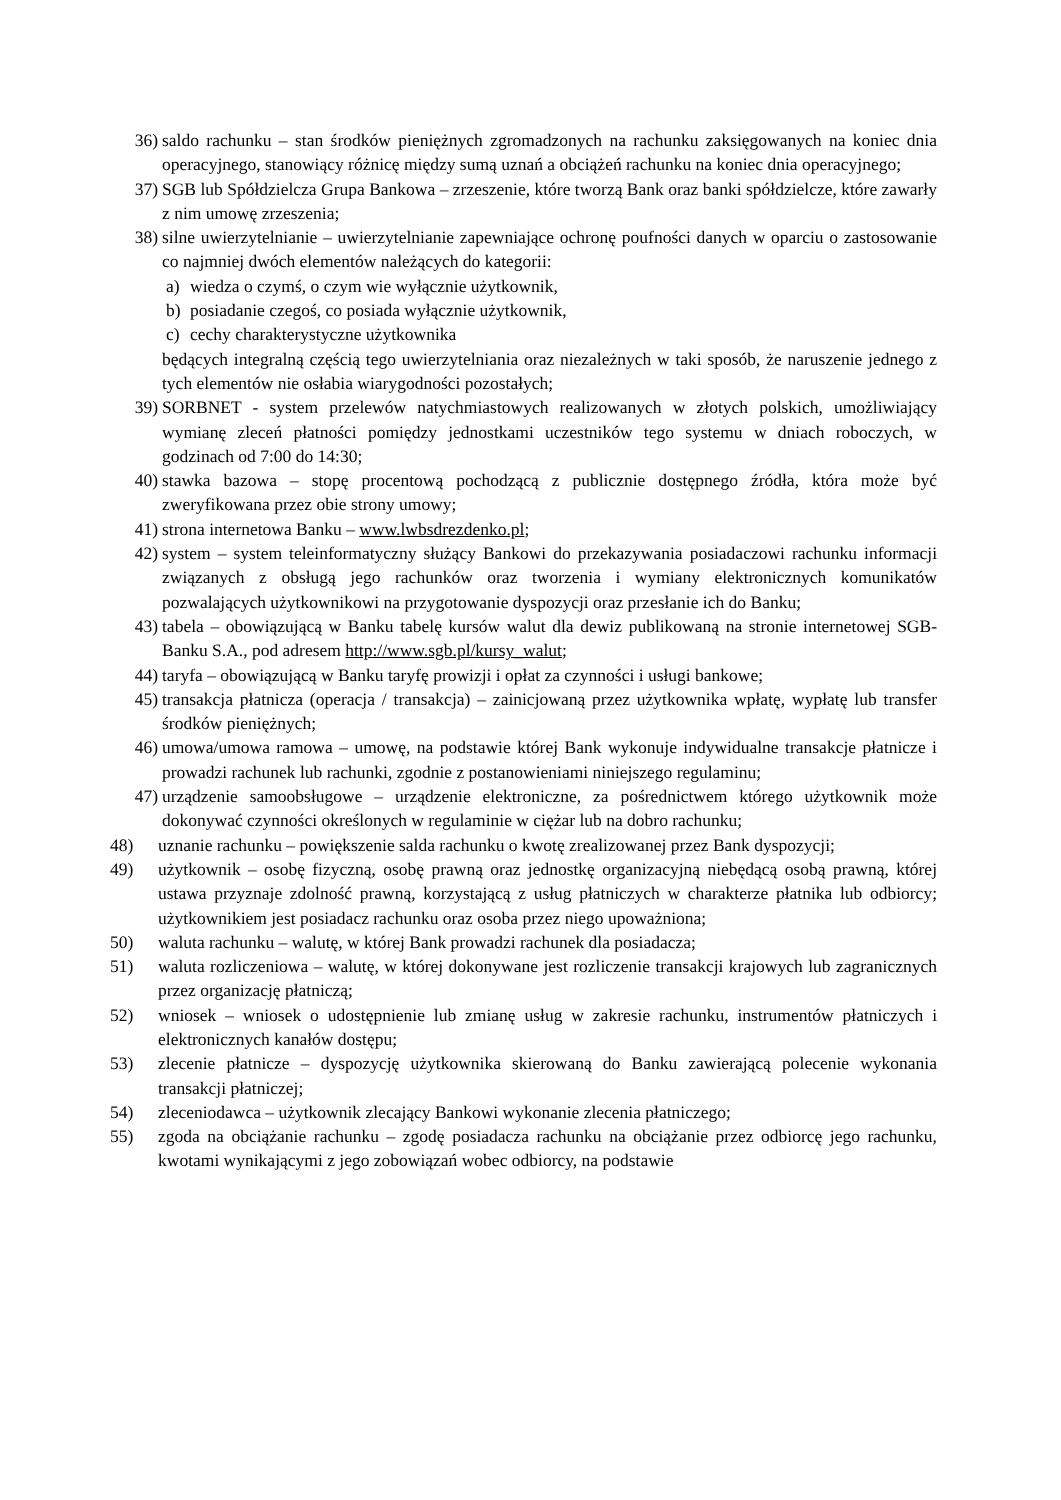36) saldo rachunku – stan środków pieniężnych zgromadzonych na rachunku zaksięgowanych na koniec dnia operacyjnego, stanowiący różnicę między sumą uznań a obciążeń rachunku na koniec dnia operacyjnego;
37) SGB lub Spółdzielcza Grupa Bankowa – zrzeszenie, które tworzą Bank oraz banki spółdzielcze, które zawarły z nim umowę zrzeszenia;
38) silne uwierzytelnianie – uwierzytelnianie zapewniające ochronę poufności danych w oparciu o zastosowanie co najmniej dwóch elementów należących do kategorii:
a) wiedza o czymś, o czym wie wyłącznie użytkownik,
b) posiadanie czegoś, co posiada wyłącznie użytkownik,
c) cechy charakterystyczne użytkownika
będących integralną częścią tego uwierzytelniania oraz niezależnych w taki sposób, że naruszenie jednego z tych elementów nie osłabia wiarygodności pozostałych;
39) SORBNET - system przelewów natychmiastowych realizowanych w złotych polskich, umożliwiający wymianę zleceń płatności pomiędzy jednostkami uczestników tego systemu w dniach roboczych, w godzinach od 7:00 do 14:30;
40) stawka bazowa – stopę procentową pochodzącą z publicznie dostępnego źródła, która może być zweryfikowana przez obie strony umowy;
41) strona internetowa Banku – www.lwbsdrezdenko.pl;
42) system – system teleinformatyczny służący Bankowi do przekazywania posiadaczowi rachunku informacji związanych z obsługą jego rachunków oraz tworzenia i wymiany elektronicznych komunikatów pozwalających użytkownikowi na przygotowanie dyspozycji oraz przesłanie ich do Banku;
43) tabela – obowiązującą w Banku tabelę kursów walut dla dewiz publikowaną na stronie internetowej SGB-Banku S.A., pod adresem http://www.sgb.pl/kursy_walut;
44) taryfa – obowiązującą w Banku taryfę prowizji i opłat za czynności i usługi bankowe;
45) transakcja płatnicza (operacja / transakcja) – zainicjowaną przez użytkownika wpłatę, wypłatę lub transfer środków pieniężnych;
46) umowa/umowa ramowa – umowę, na podstawie której Bank wykonuje indywidualne transakcje płatnicze i prowadzi rachunek lub rachunki, zgodnie z postanowieniami niniejszego regulaminu;
47) urządzenie samoobsługowe – urządzenie elektroniczne, za pośrednictwem którego użytkownik może dokonywać czynności określonych w regulaminie w ciężar lub na dobro rachunku;
48) uznanie rachunku – powiększenie salda rachunku o kwotę zrealizowanej przez Bank dyspozycji;
49) użytkownik – osobę fizyczną, osobę prawną oraz jednostkę organizacyjną niebędącą osobą prawną, której ustawa przyznaje zdolność prawną, korzystającą z usług płatniczych w charakterze płatnika lub odbiorcy; użytkownikiem jest posiadacz rachunku oraz osoba przez niego upoważniona;
50) waluta rachunku – walutę, w której Bank prowadzi rachunek dla posiadacza;
51) waluta rozliczeniowa – walutę, w której dokonywane jest rozliczenie transakcji krajowych lub zagranicznych przez organizację płatniczą;
52) wniosek – wniosek o udostępnienie lub zmianę usług w zakresie rachunku, instrumentów płatniczych i elektronicznych kanałów dostępu;
53) zlecenie płatnicze – dyspozycję użytkownika skierowaną do Banku zawierającą polecenie wykonania transakcji płatniczej;
54) zleceniodawca – użytkownik zlecający Bankowi wykonanie zlecenia płatniczego;
55) zgoda na obciążanie rachunku – zgodę posiadacza rachunku na obciążanie przez odbiorcę jego rachunku, kwotami wynikającymi z jego zobowiązań wobec odbiorcy, na podstawie